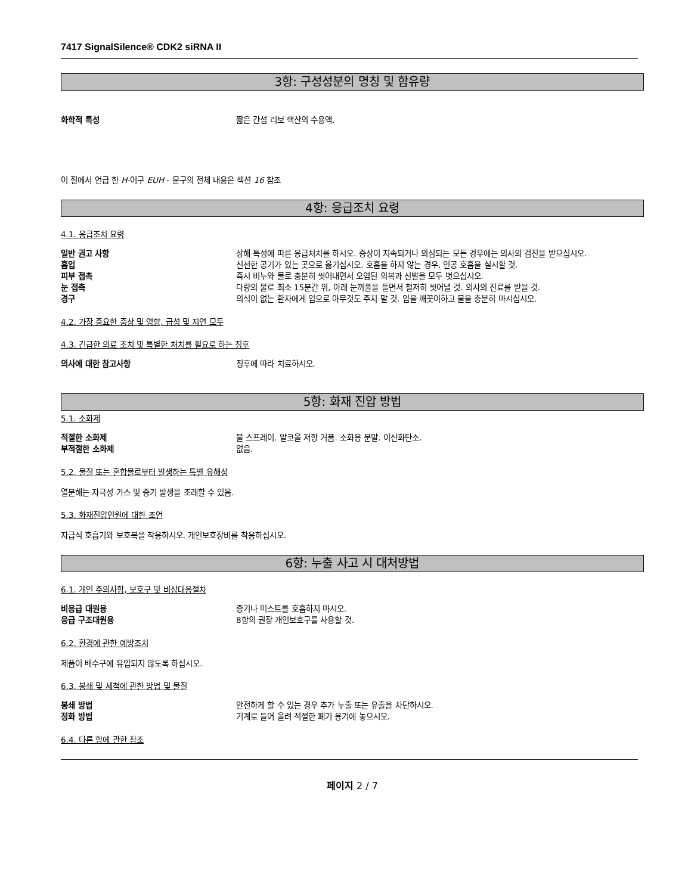7417 SignalSilence® CDK2 siRNA II
3항: 구성성분의 명칭 및 함유량
화학적 특성 짧은 간섭 리보 핵산의 수용액.
이 절에서 언급 한 H-어구 EUH - 문구의 전체 내용은 섹션 16 참조
4항: 응급조치 요령
4.1. 응급조치 요령
일반 권고 사항 상해 특성에 따른 응급처치를 하시오. 증상이 지속되거나 의심되는 모든 경우에는 의사의 검진을 받으십시오.
흡입 신선한 공기가 있는 곳으로 옮기십시오. 호흡을 하지 않는 경우, 인공 호흡을 실시할 것.
피부 접촉 즉시 비누와 물로 충분히 씻어내면서 오염된 의복과 신발을 모두 벗으십시오.
눈 접촉 다량의 물로 최소 15분간 위, 아래 눈꺼풀을 들면서 철저히 씻어낼 것. 의사의 진료를 받을 것.
경구 의식이 없는 환자에게 입으로 아무것도 주지 말 것. 입을 깨끗이하고 물을 충분히 마시십시오.
4.2. 가장 중요한 증상 및 영향, 급성 및 지연 모두
4.3. 긴급한 의료 조치 및 특별한 처치를 필요로 하는 징후
의사에 대한 참고사항 징후에 따라 치료하시오.
5항: 화재 진압 방법
5.1. 소화제
적절한 소화제 물 스프레이. 알코올 저항 거품. 소화용 분말. 이산화탄소.
부적절한 소화제 없음.
5.2. 물질 또는 혼합물로부터 발생하는 특별 유해성
열분해는 자극성 가스 및 증기 발생을 초래할 수 있음.
5.3. 화재진압인원에 대한 조언
자급식 호흡기와 보호복을 착용하시오. 개인보호장비를 착용하십시오.
6항: 누출 사고 시 대처방법
6.1. 개인 주의사항, 보호구 및 비상대응절차
비응급 대원용 증기나 미스트를 호흡하지 마시오.
응급 구조대원용 8항의 권장 개인보호구를 사용할 것.
6.2. 환경에 관한 예방조치
제품이 배수구에 유입되지 않도록 하십시오.
6.3. 봉쇄 및 세척에 관한 방법 및 물질
봉쇄 방법 안전하게 할 수 있는 경우 추가 누출 또는 유출을 차단하시오.
정화 방법 기계로 들어 올려 적절한 폐기 용기에 놓으시오.
6.4. 다른 항에 관한 참조
페이지 2 / 7